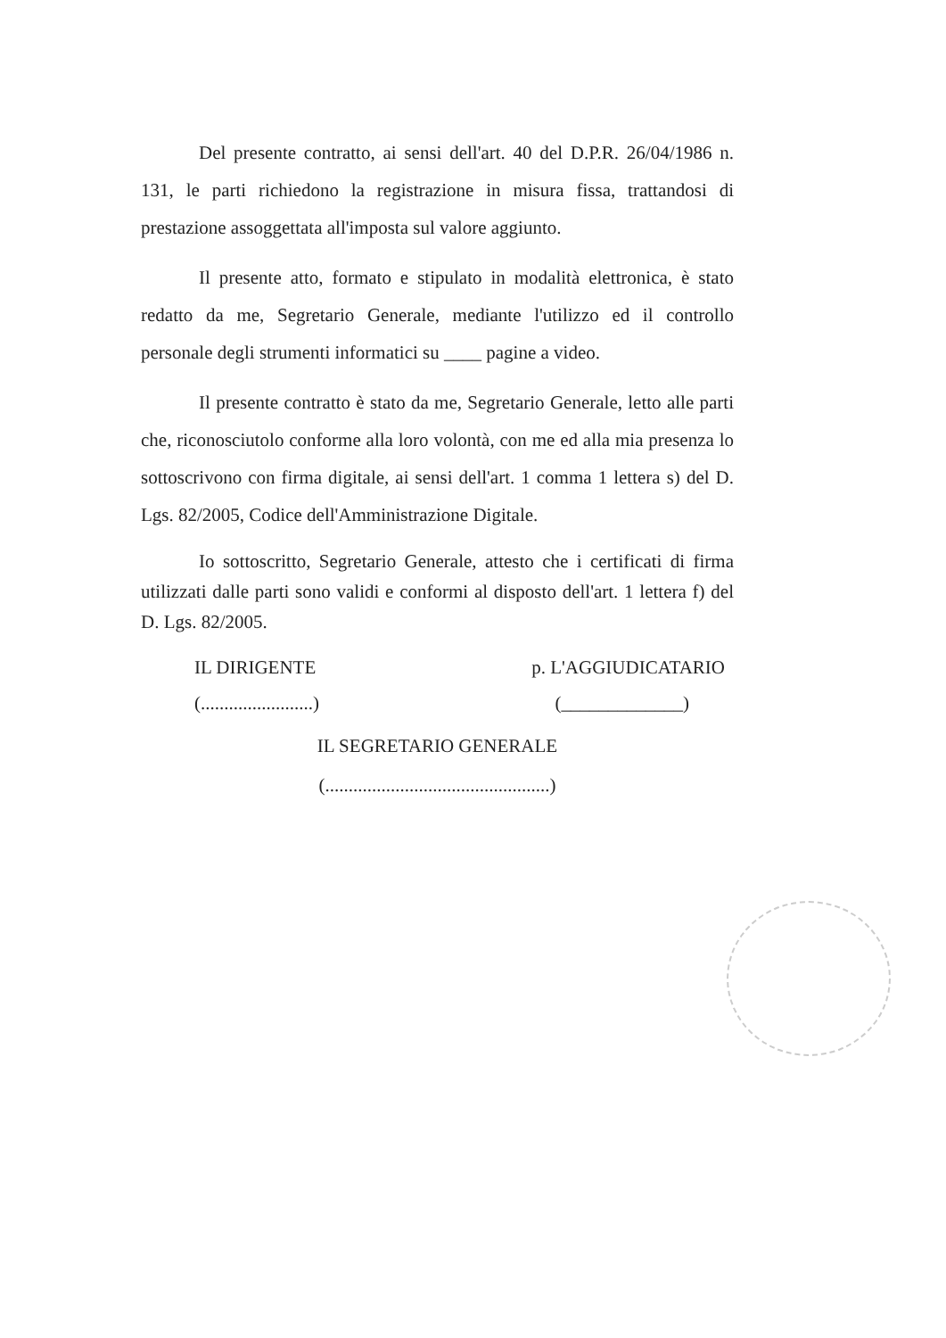Del presente contratto, ai sensi dell'art. 40 del D.P.R. 26/04/1986 n. 131, le parti richiedono la registrazione in misura fissa, trattandosi di prestazione assoggettata all'imposta sul valore aggiunto.
Il presente atto, formato e stipulato in modalità elettronica, è stato redatto da me, Segretario Generale, mediante l'utilizzo ed il controllo personale degli strumenti informatici su ____ pagine a video.
Il presente contratto è stato da me, Segretario Generale, letto alle parti che, riconosciutolo conforme alla loro volontà, con me ed alla mia presenza lo sottoscrivono con firma digitale, ai sensi dell'art. 1 comma 1 lettera s) del D. Lgs. 82/2005, Codice dell'Amministrazione Digitale.
Io sottoscritto, Segretario Generale, attesto che i certificati di firma utilizzati dalle parti sono validi e conformi al disposto dell'art. 1 lettera f) del D. Lgs. 82/2005.
IL DIRIGENTE
(........................)
p. L'AGGIUDICATARIO
(_____________)
IL SEGRETARIO GENERALE
(................................................)